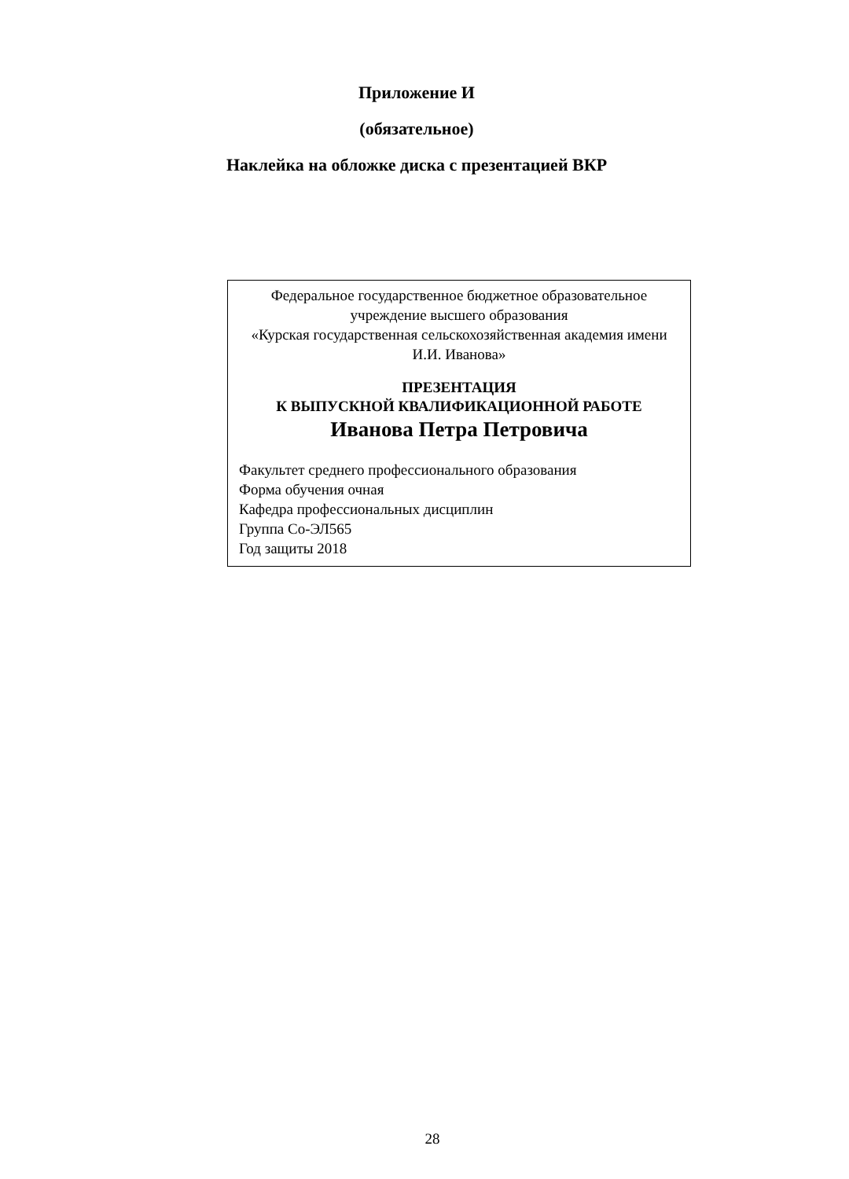Приложение И
(обязательное)
Наклейка на обложке диска с презентацией ВКР
Федеральное государственное бюджетное образовательное учреждение высшего образования
«Курская государственная сельскохозяйственная академия имени И.И. Иванова»
ПРЕЗЕНТАЦИЯ
К ВЫПУСКНОЙ КВАЛИФИКАЦИОННОЙ РАБОТЕ
Иванова Петра Петровича
Факультет среднего профессионального образования
Форма обучения очная
Кафедра профессиональных дисциплин
Группа Со-ЭЛ565
Год защиты 2018
28